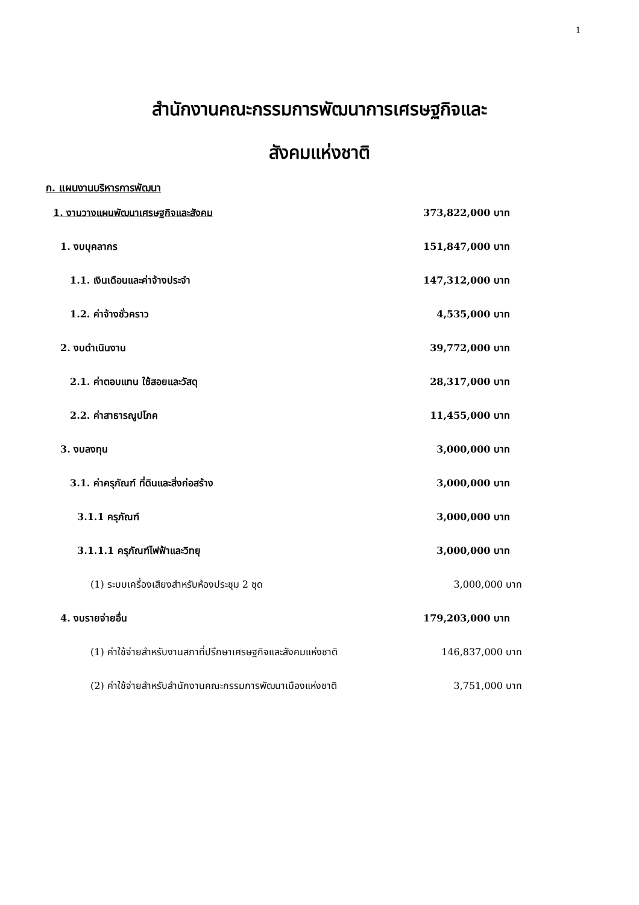1
สำนักงานคณะกรรมการพัฒนาการเศรษฐกิจและ
สังคมแห่งชาติ
ก. แผนงานบริหารการพัฒนา
| 1. งานวางแผนพัฒนาเศรษฐกิจและสังคม | 373,822,000 บาท |
| 1. งบบุคลากร | 151,847,000 บาท |
| 1.1. เงินเดือนและค่าจ้างประจำ | 147,312,000 บาท |
| 1.2. ค่าจ้างชั่วคราว | 4,535,000 บาท |
| 2. งบดำเนินงาน | 39,772,000 บาท |
| 2.1. ค่าตอบแทน ใช้สอยและวัสดุ | 28,317,000 บาท |
| 2.2. ค่าสาธารณูปโภค | 11,455,000 บาท |
| 3. งบลงทุน | 3,000,000 บาท |
| 3.1. ค่าครุภัณฑ์ ที่ดินและสิ่งก่อสร้าง | 3,000,000 บาท |
| 3.1.1 ครุภัณฑ์ | 3,000,000 บาท |
| 3.1.1.1 ครุภัณฑ์ไฟฟ้าและวิทยุ | 3,000,000 บาท |
| (1) ระบบเครื่องเสียงสำหรับห้องประชุม 2 ชุด | 3,000,000 บาท |
| 4. งบรายจ่ายอื่น | 179,203,000 บาท |
| (1) ค่าใช้จ่ายสำหรับงานสภาที่ปรึกษาเศรษฐกิจและสังคมแห่งชาติ | 146,837,000 บาท |
| (2) ค่าใช้จ่ายสำหรับสำนักงานคณะกรรมการพัฒนาเมืองแห่งชาติ | 3,751,000 บาท |